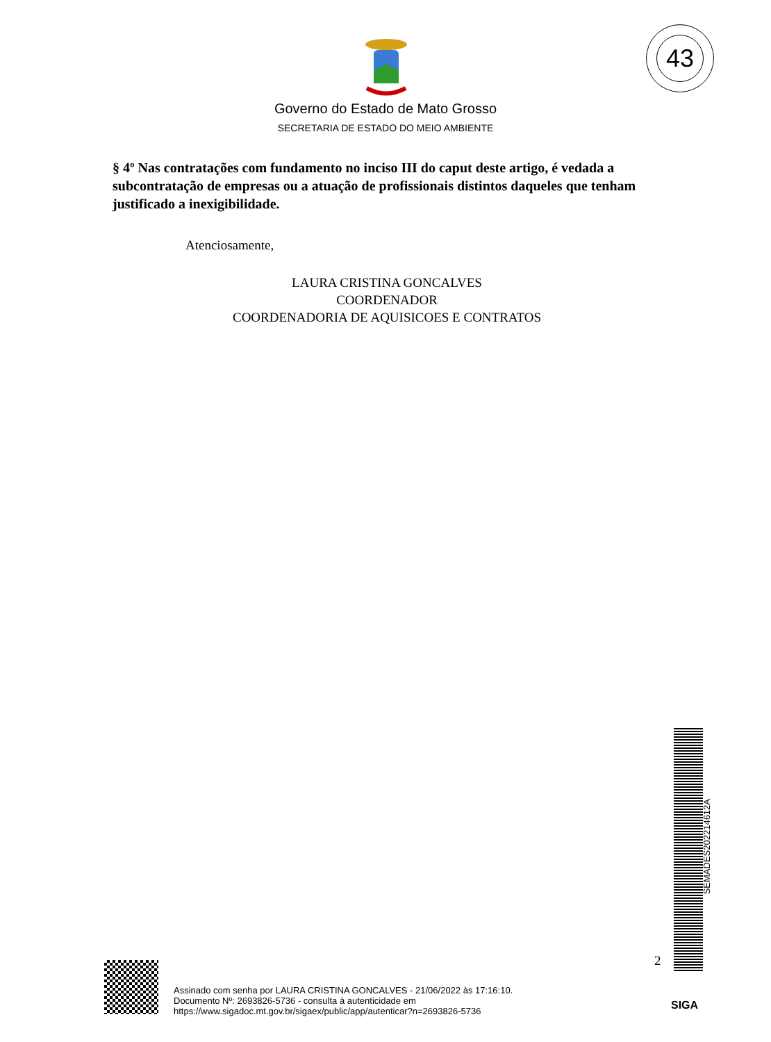43
Governo do Estado de Mato Grosso
SECRETARIA DE ESTADO DO MEIO AMBIENTE
§ 4º Nas contratações com fundamento no inciso III do caput deste artigo, é vedada a subcontratação de empresas ou a atuação de profissionais distintos daqueles que tenham justificado a inexigibilidade.
Atenciosamente,
LAURA CRISTINA GONCALVES
COORDENADOR
COORDENADORIA DE AQUISICOES E CONTRATOS
SEMADES202214612A
2
Assinado com senha por LAURA CRISTINA GONCALVES - 21/06/2022 às 17:16:10.
Documento Nº: 2693826-5736 - consulta à autenticidade em
https://www.sigadoc.mt.gov.br/sigaex/public/app/autenticar?n=2693826-5736
SIGA